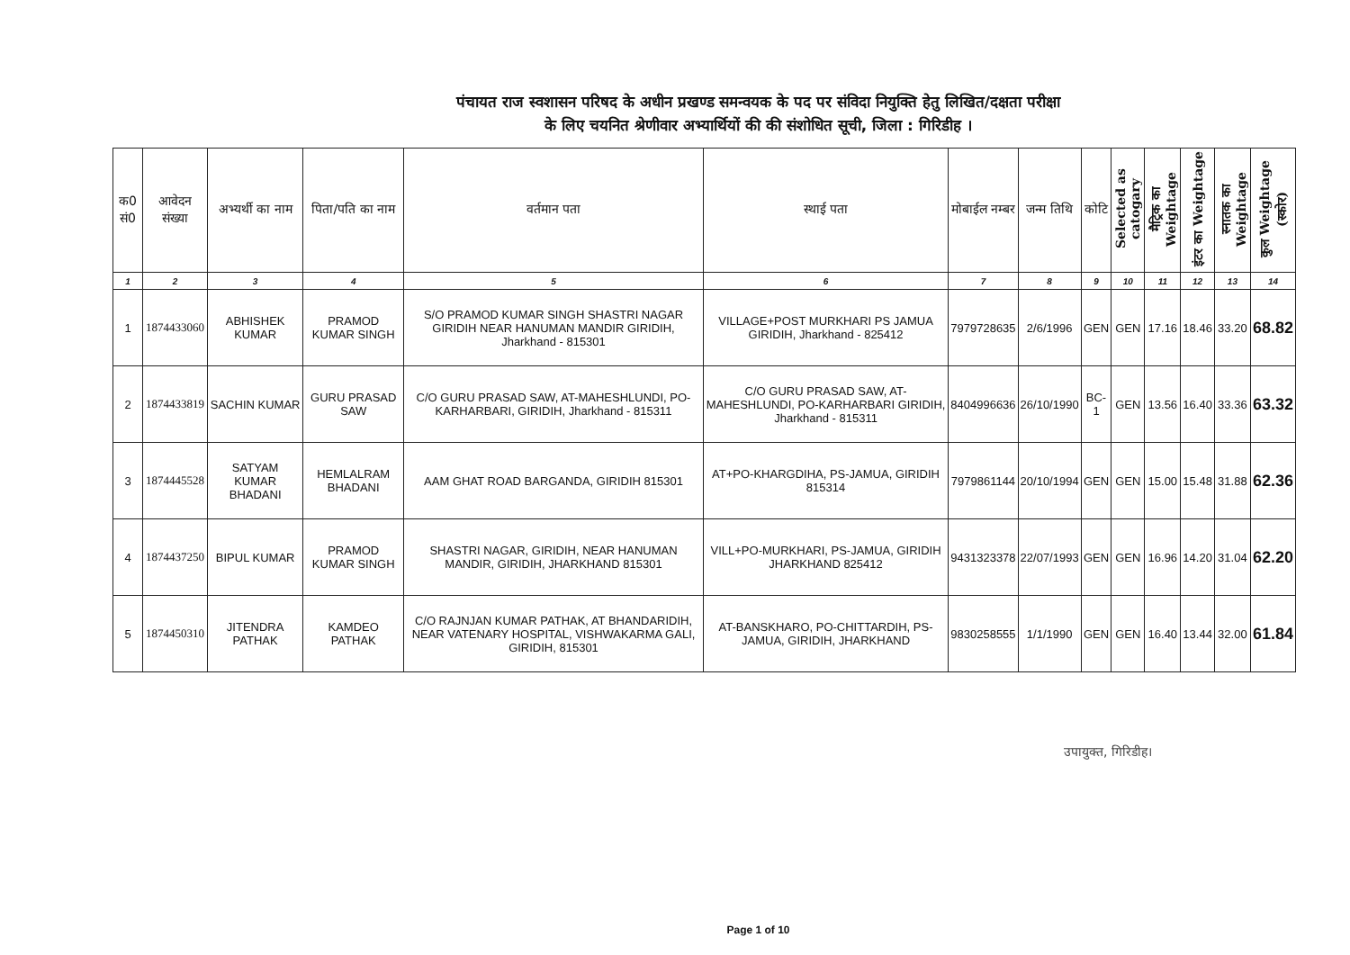पंचायत राज स्वशासन परिषद के अधीन प्रखण्ड समन्वयक के पद पर संविदा नियुक्ति हेतु लिखित/दक्षता परीक्षा
के लिए चयनित श्रेणीवार अभ्यार्थियों की की संशोधित सूची, जिला : गिरिडीह ।
| क0 सं0 | आवेदन संख्या | अभ्यर्थी का नाम | पिता/पति का नाम | वर्तमान पता | स्थाई पता | मोबाईल नम्बर | जन्म तिथि | कोटि | Selected as catogary | मैट्रिक का Weightage | इंटर का Weightage | स्नातक का Weightage | कुल Weightage (स्कोर) |
| --- | --- | --- | --- | --- | --- | --- | --- | --- | --- | --- | --- | --- | --- |
| 1 | 2 | 3 | 4 | 5 | 6 | 7 | 8 | 9 | 10 | 11 | 12 | 13 | 14 |
| 1 | 1874433060 | ABHISHEK KUMAR | PRAMOD KUMAR SINGH | S/O PRAMOD KUMAR SINGH SHASTRI NAGAR GIRIDIH NEAR HANUMAN MANDIR GIRIDIH, Jharkhand - 815301 | VILLAGE+POST MURKHARI PS JAMUA GIRIDIH, Jharkhand - 825412 | 7979728635 | 2/6/1996 | GEN | GEN | 17.16 | 18.46 | 33.20 | 68.82 |
| 2 | 1874433819 | SACHIN KUMAR | GURU PRASAD SAW | C/O GURU PRASAD SAW, AT-MAHESHLUNDI, PO-KARHARBARI, GIRIDIH, Jharkhand - 815311 | C/O GURU PRASAD SAW, AT-MAHESHLUNDI, PO-KARHARBARI GIRIDIH, Jharkhand - 815311 | 8404996636 | 26/10/1990 | BC-1 | GEN | 13.56 | 16.40 | 33.36 | 63.32 |
| 3 | 1874445528 | SATYAM KUMAR BHADANI | HEMLALRAM BHADANI | AAM GHAT ROAD BARGANDA, GIRIDIH 815301 | AT+PO-KHARGDIHA, PS-JAMUA, GIRIDIH 815314 | 7979861144 | 20/10/1994 | GEN | GEN | 15.00 | 15.48 | 31.88 | 62.36 |
| 4 | 1874437250 | BIPUL KUMAR | PRAMOD KUMAR SINGH | SHASTRI NAGAR, GIRIDIH, NEAR HANUMAN MANDIR, GIRIDIH, JHARKHAND 815301 | VILL+PO-MURKHARI, PS-JAMUA, GIRIDIH JHARKHAND 825412 | 9431323378 | 22/07/1993 | GEN | GEN | 16.96 | 14.20 | 31.04 | 62.20 |
| 5 | 1874450310 | JITENDRA PATHAK | KAMDEO PATHAK | C/O RAJNJAN KUMAR PATHAK, AT BHANDARIDIH, NEAR VATENARY HOSPITAL, VISHWAKARMA GALI, GIRIDIH, 815301 | AT-BANSKHARO, PO-CHITTARDIH, PS-JAMUA, GIRIDIH, JHARKHAND | 9830258555 | 1/1/1990 | GEN | GEN | 16.40 | 13.44 | 32.00 | 61.84 |
उपायुक्त, गिरिडीह।
Page 1 of 10